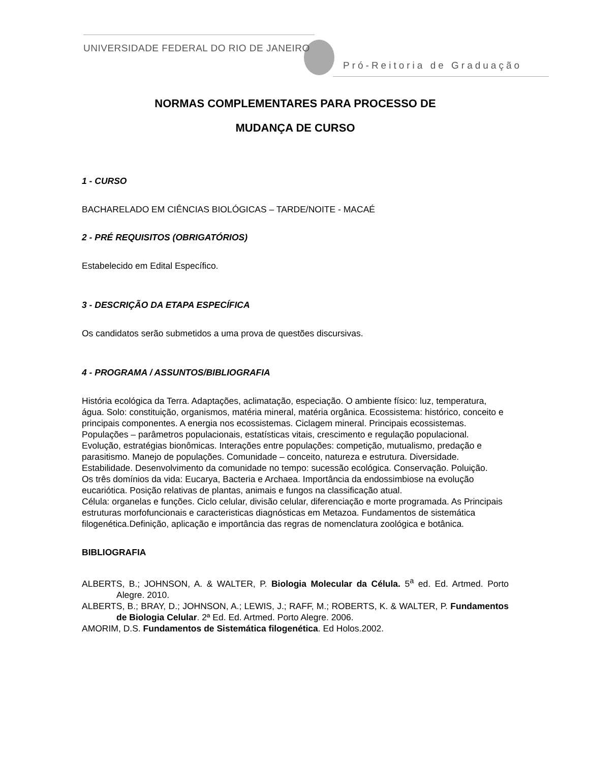UNIVERSIDADE FEDERAL DO RIO DE JANEIRO
Pró-Reitoria de Graduação
NORMAS COMPLEMENTARES PARA PROCESSO DE
MUDANÇA DE CURSO
1 - CURSO
BACHARELADO EM CIÊNCIAS BIOLÓGICAS – TARDE/NOITE - MACAÉ
2 - PRÉ REQUISITOS (OBRIGATÓRIOS)
Estabelecido em Edital Específico.
3 - DESCRIÇÃO DA ETAPA ESPECÍFICA
Os candidatos serão submetidos a uma prova de questões discursivas.
4 - PROGRAMA / ASSUNTOS/BIBLIOGRAFIA
História ecológica da Terra. Adaptações, aclimatação, especiação. O ambiente físico: luz, temperatura, água. Solo: constituição, organismos, matéria mineral, matéria orgânica. Ecossistema: histórico, conceito e principais componentes. A energia nos ecossistemas. Ciclagem mineral. Principais ecossistemas. Populações – parâmetros populacionais, estatísticas vitais, crescimento e regulação populacional. Evolução, estratégias bionômicas. Interações entre populações: competição, mutualismo, predação e parasitismo. Manejo de populações. Comunidade – conceito, natureza e estrutura. Diversidade. Estabilidade. Desenvolvimento da comunidade no tempo: sucessão ecológica. Conservação. Poluição.
Os três domínios da vida: Eucarya, Bacteria e Archaea. Importância da endossimbiose na evolução eucariótica. Posição relativas de plantas, animais e fungos na classificação atual.
Célula: organelas e funções. Ciclo celular, divisão celular, diferenciação e morte programada. As Principais estruturas morfofuncionais e caracteristicas diagnósticas em Metazoa. Fundamentos de sistemática filogenética.Definição, aplicação e importância das regras de nomenclatura zoológica e botânica.
BIBLIOGRAFIA
ALBERTS, B.; JOHNSON, A. & WALTER, P. Biologia Molecular da Célula. 5<sup>a</sup> ed. Ed. Artmed. Porto Alegre. 2010.
ALBERTS, B.; BRAY, D.; JOHNSON, A.; LEWIS, J.; RAFF, M.; ROBERTS, K. & WALTER, P. Fundamentos de Biologia Celular. 2ª Ed. Ed. Artmed. Porto Alegre. 2006.
AMORIM, D.S. Fundamentos de Sistemática filogenética. Ed Holos.2002.